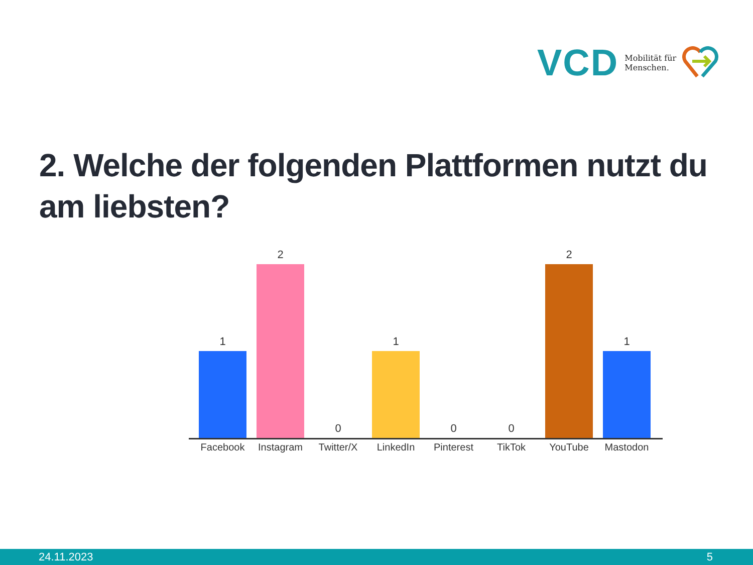VCD Mobilität für
Menschen.
2. Welche der folgenden Plattformen nutzt du am liebsten?
1
2
0
1
0
0
2
1
Facebook Instagram Twitter/X LinkedIn Pinterest TikTok YouTube Mastodon
24.11.2023 5